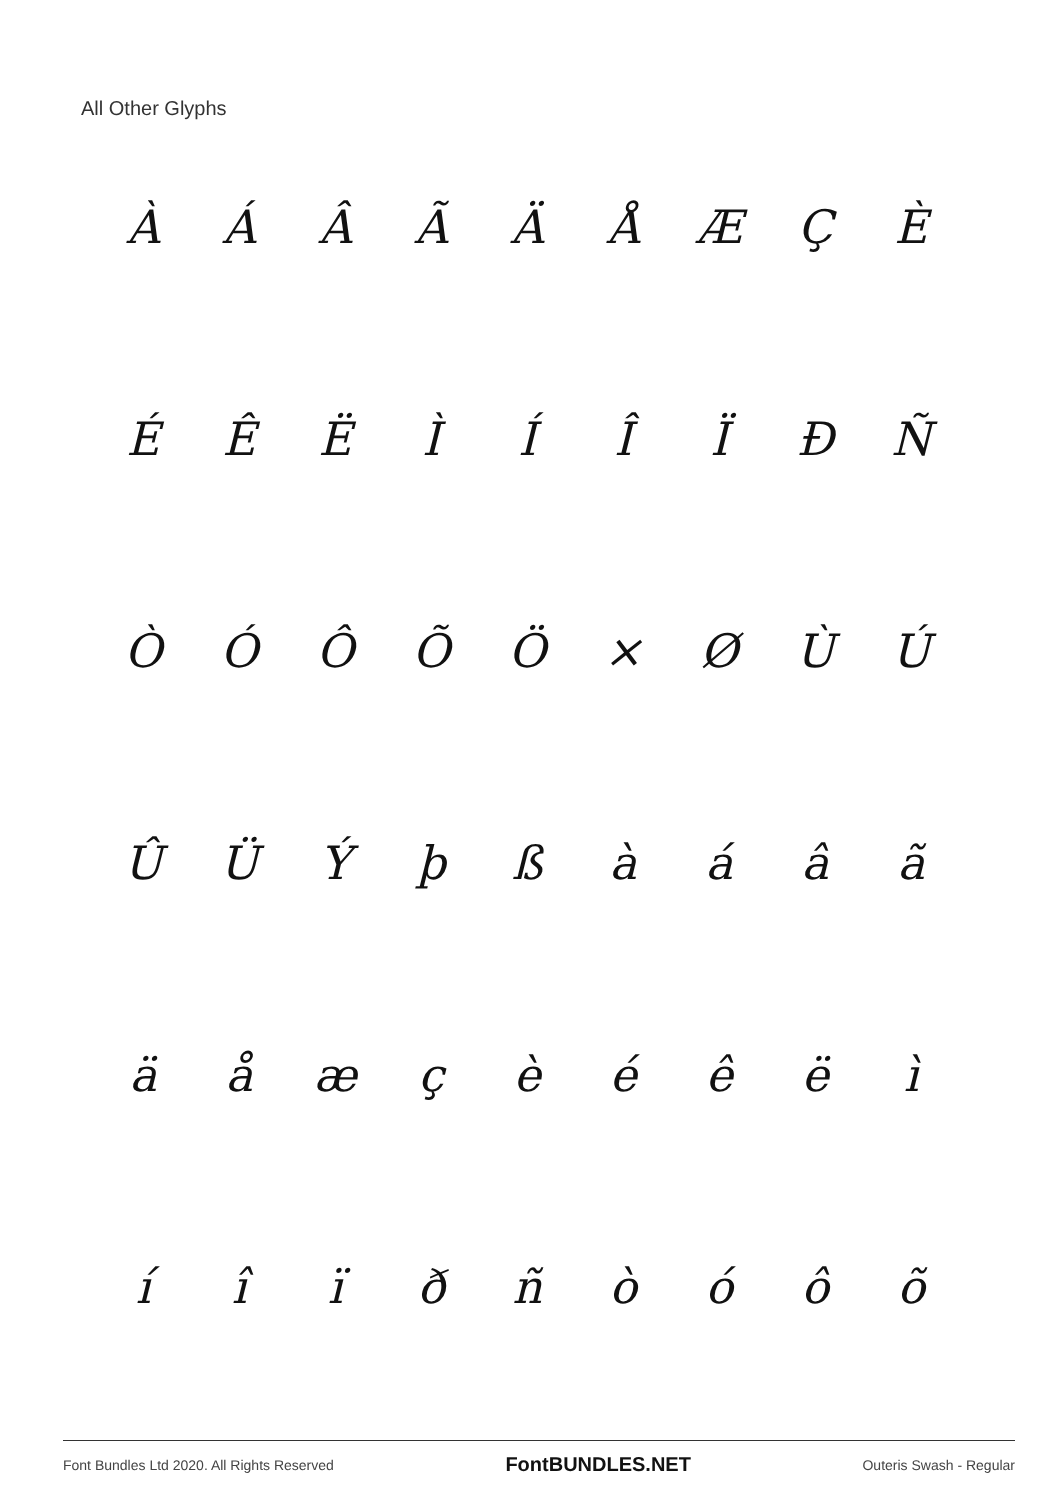All Other Glyphs
| À | Á | Â | Ã | Ä | Å | Æ | Ç | È |
| É | Ê | Ë | Ì | Í | Î | Ï | Ð | Ñ |
| Ò | Ó | Ô | Õ | Ö | × | Ø | Ù | Ú |
| Û | Ü | Ý | þ | ß | à | á | â | ã |
| ä | å | æ | ç | è | é | ê | ë | ì |
| í | î | ï | ð | ñ | ò | ó | ô | õ |
Font Bundles Ltd 2020. All Rights Reserved FontBUNDLES.NET Outeris Swash - Regular